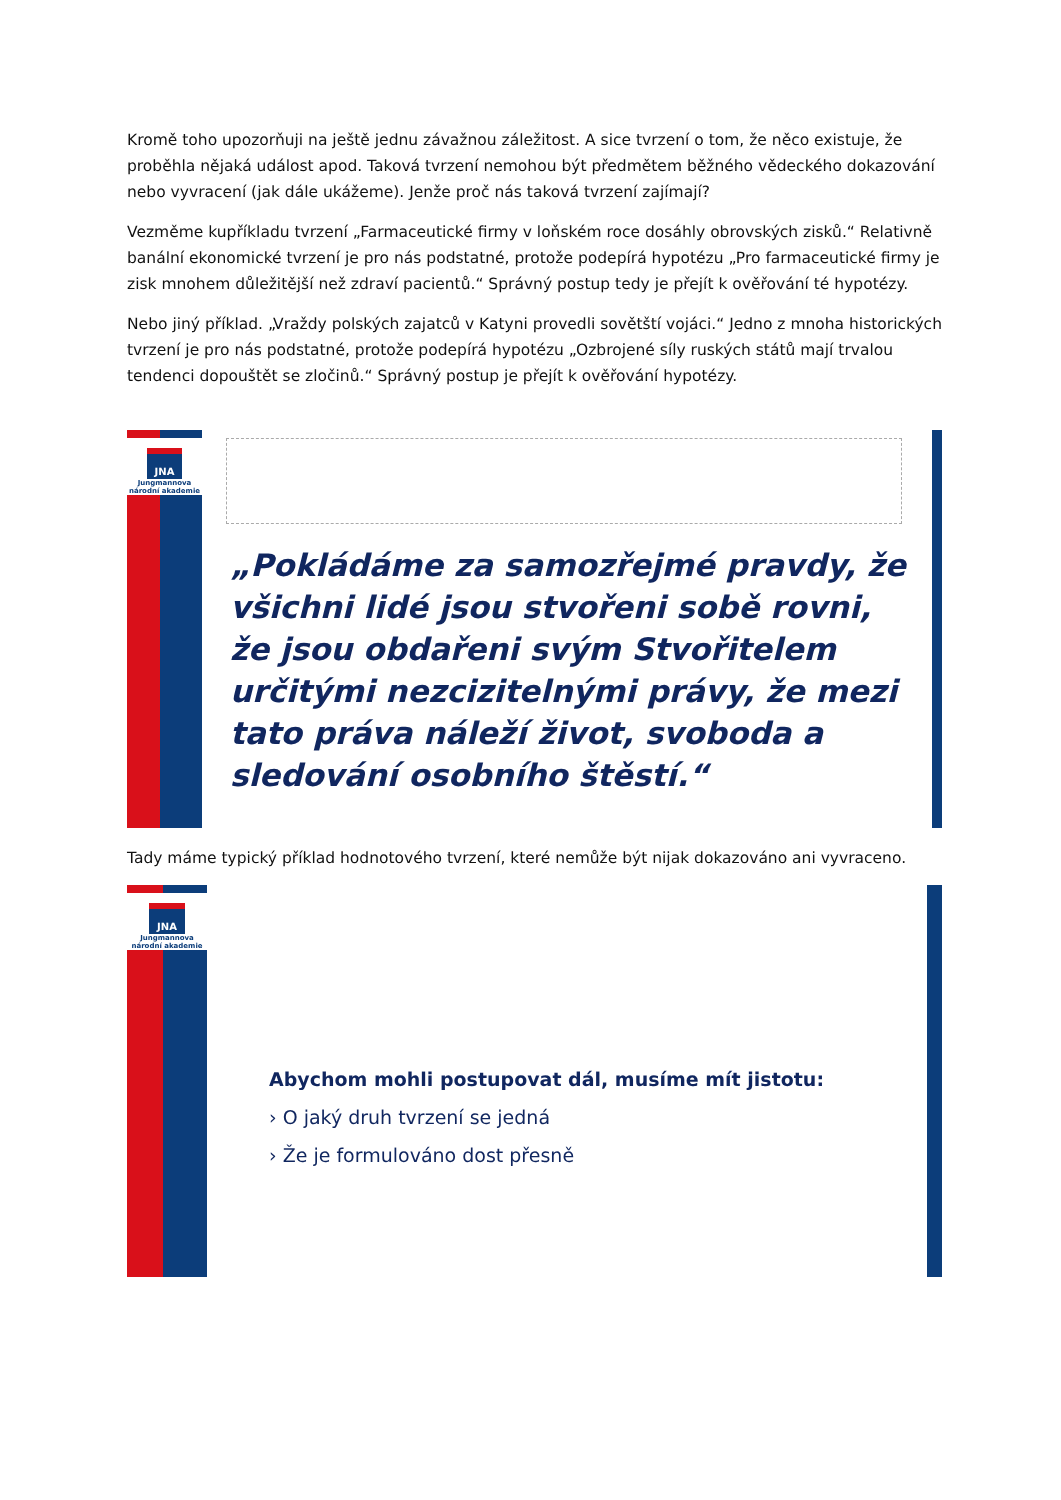Kromě toho upozorňuji na ještě jednu závažnou záležitost. A sice tvrzení o tom, že něco existuje, že proběhla nějaká událost apod. Taková tvrzení nemohou být předmětem běžného vědeckého dokazování nebo vyvracení (jak dále ukážeme). Jenže proč nás taková tvrzení zajímají?
Vezměme kupříkladu tvrzení „Farmaceutické firmy v loňském roce dosáhly obrovských zisků.“ Relativně banální ekonomické tvrzení je pro nás podstatné, protože podepírá hypotézu „Pro farmaceutické firmy je zisk mnohem důležitější než zdraví pacientů.“ Správný postup tedy je přejít k ověřování té hypotézy.
Nebo jiný příklad. „Vraždy polských zajatců v Katyni provedli sovětští vojáci.“ Jedno z mnoha historických tvrzení je pro nás podstatné, protože podepírá hypotézu „Ozbrojené síly ruských států mají trvalou tendenci dopouštět se zločinů.“ Správný postup je přejít k ověřování hypotézy.
JNA
Jungmannova
národní akademie
„Pokládáme za samozřejmé pravdy, že všichni lidé jsou stvořeni sobě rovni, že jsou obdařeni svým Stvořitelem určitými nezcizitelnými právy, že mezi tato práva náleží život, svoboda a sledování osobního štěstí.“
Tady máme typický příklad hodnotového tvrzení, které nemůže být nijak dokazováno ani vyvraceno.
JNA
Jungmannova
národní akademie
Abychom mohli postupovat dál, musíme mít jistotu:
› O jaký druh tvrzení se jedná
› Že je formulováno dost přesně